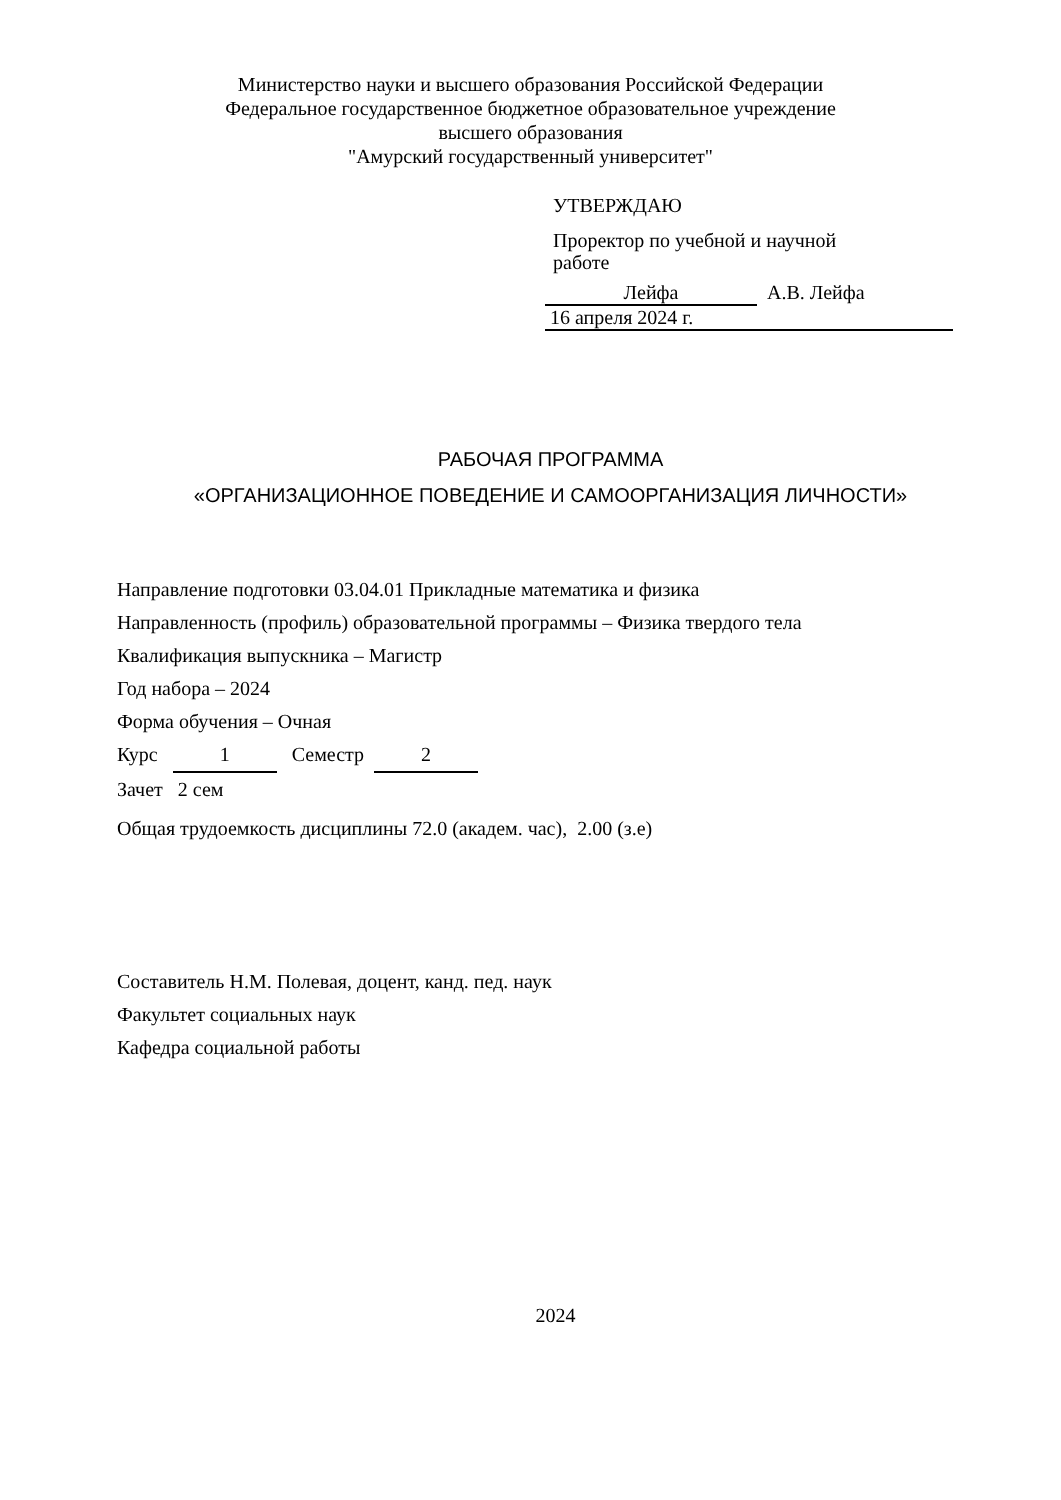Министерство науки и высшего образования Российской Федерации
Федеральное государственное бюджетное образовательное учреждение
высшего образования
"Амурский государственный университет"
УТВЕРЖДАЮ
Проректор по учебной и научной
работе
Лейфа А.В. Лейфа
16 апреля 2024 г.
РАБОЧАЯ ПРОГРАММА
«ОРГАНИЗАЦИОННОЕ ПОВЕДЕНИЕ И САМООРГАНИЗАЦИЯ ЛИЧНОСТИ»
Направление подготовки 03.04.01 Прикладные математика и физика
Направленность (профиль) образовательной программы – Физика твердого тела
Квалификация выпускника – Магистр
Год набора – 2024
Форма обучения – Очная
Курс 1 Семестр 2
Зачет 2 сем
Общая трудоемкость дисциплины 72.0 (академ. час), 2.00 (з.е)
Составитель Н.М. Полевая, доцент, канд. пед. наук
Факультет социальных наук
Кафедра социальной работы
2024